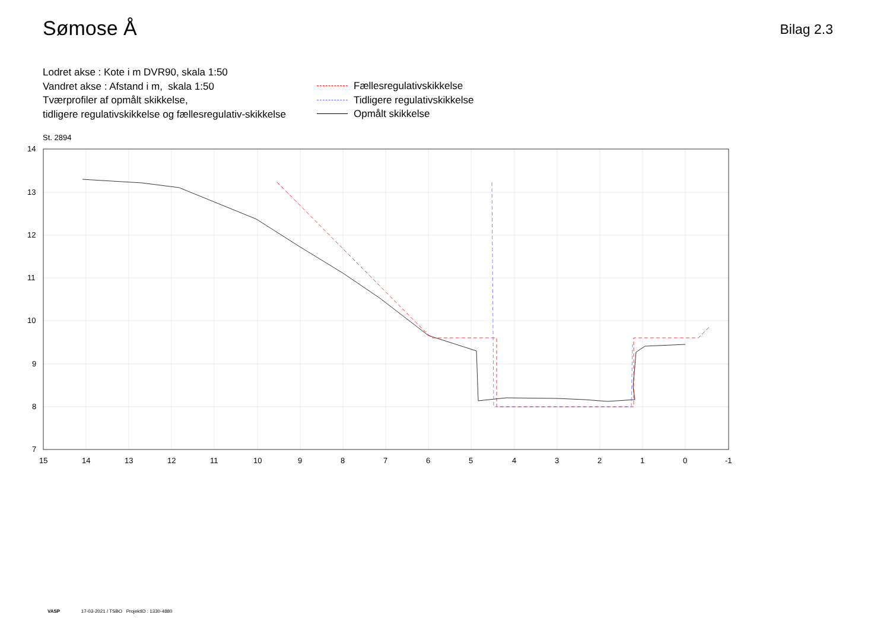Sømose Å Bilag 2.3
Lodret akse : Kote i m DVR90, skala 1:50
Vandret akse : Afstand i m, skala 1:50
Tværprofiler af opmålt skikkelse,
tidligere regulativskikkelse og fællesregulativ-skikkelse
Fællesregulativskikkelse
Tidligere regulativskikkelse
Opmålt skikkelse
St. 2894
14
13
12
11
10
9
8
7
15 14 13 12 11 10 9 8 7 6 5 4 3 2 1 0 -1
VASP 17-03-2021 / TSBO ProjektID : 1330-4880